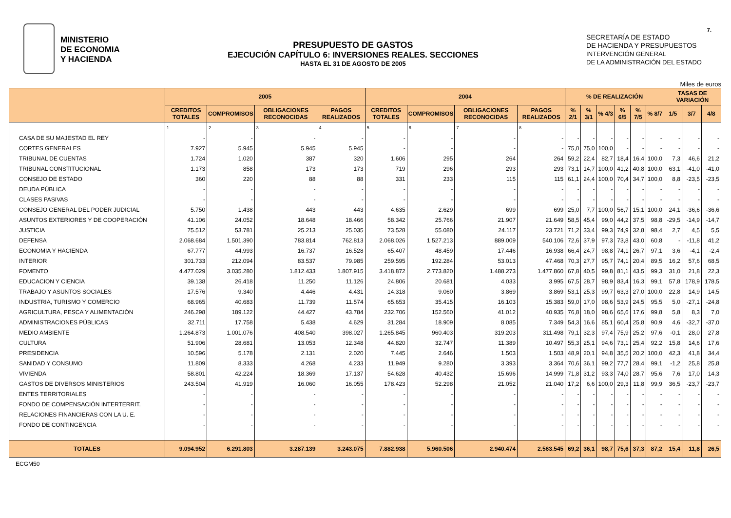MINISTERIO
DE ECONOMIA
Y HACIENDA
PRESUPUESTO DE GASTOS
EJECUCIÓN CAPÍTULO 6: INVERSIONES REALES. SECCIONES
HASTA EL 31 DE AGOSTO DE 2005
SECRETARÍA DE ESTADO
DE HACIENDA Y PRESUPUESTOS
INTERVENCIÓN GENERAL
DE LA ADMINISTRACIÓN DEL ESTADO
7.
Miles de euros
| | 2005 | | | | 2004 | | | | % DE REALIZACIÓN | | | | | | TASAS DE VARIACIÓN | | |
| --- | --- | --- | --- | --- | --- | --- | --- | --- | --- | --- | --- | --- | --- | --- | --- | --- | --- |
| | CREDITOS TOTALES | COMPROMISOS | OBLIGACIONES RECONOCIDAS | PAGOS REALIZADOS | CREDITOS TOTALES | COMPROMISOS | OBLIGACIONES RECONOCIDAS | PAGOS REALIZADOS | % 2/1 | % 3/1 | % 4/3 | % 6/5 | % 7/5 | % 8/7 | 1/5 | 3/7 | 4/8 |
| | 1 | 2 | 3 | 4 | 5 | 6 | 7 | 8 | | | | | | | | | |
| CASA DE SU MAJESTAD EL REY | - | - | - | - | - | - | - | - | - | - | - | - | - | - | - | - | - |
| CORTES GENERALES | 7.927 | 5.945 | 5.945 | 5.945 | - | - | - | - | 75,0 | 75,0 | 100,0 | - | - | - | - | - | - |
| TRIBUNAL DE CUENTAS | 1.724 | 1.020 | 387 | 320 | 1.606 | 295 | 264 | 264 | 59,2 | 22,4 | 82,7 | 18,4 | 16,4 | 100,0 | 7,3 | 46,6 | 21,2 |
| TRIBUNAL CONSTITUCIONAL | 1.173 | 858 | 173 | 173 | 719 | 296 | 293 | 293 | 73,1 | 14,7 | 100,0 | 41,2 | 40,8 | 100,0 | 63,1 | -41,0 | -41,0 |
| CONSEJO DE ESTADO | 360 | 220 | 88 | 88 | 331 | 233 | 115 | 115 | 61,1 | 24,4 | 100,0 | 70,4 | 34,7 | 100,0 | 8,8 | -23,5 | -23,5 |
| DEUDA PÚBLICA | - | - | - | - | - | - | - | - | - | - | - | - | - | - | - | - | - |
| CLASES PASIVAS | - | - | - | - | - | - | - | - | - | - | - | - | - | - | - | - | - |
| CONSEJO GENERAL DEL PODER JUDICIAL | 5.750 | 1.438 | 443 | 443 | 4.635 | 2.629 | 699 | 699 | 25,0 | 7,7 | 100,0 | 56,7 | 15,1 | 100,0 | 24,1 | -36,6 | -36,6 |
| ASUNTOS EXTERIORES Y DE COOPERACIÓN | 41.106 | 24.052 | 18.648 | 18.466 | 58.342 | 25.766 | 21.907 | 21.649 | 58,5 | 45,4 | 99,0 | 44,2 | 37,5 | 98,8 | -29,5 | -14,9 | -14,7 |
| JUSTICIA | 75.512 | 53.781 | 25.213 | 25.035 | 73.528 | 55.080 | 24.117 | 23.721 | 71,2 | 33,4 | 99,3 | 74,9 | 32,8 | 98,4 | 2,7 | 4,5 | 5,5 |
| DEFENSA | 2.068.684 | 1.501.390 | 783.814 | 762.813 | 2.068.026 | 1.527.213 | 889.009 | 540.106 | 72,6 | 37,9 | 97,3 | 73,8 | 43,0 | 60,8 | - | -11,8 | 41,2 |
| ECONOMIA Y HACIENDA | 67.777 | 44.993 | 16.737 | 16.528 | 65.407 | 48.459 | 17.446 | 16.938 | 66,4 | 24,7 | 98,8 | 74,1 | 26,7 | 97,1 | 3,6 | -4,1 | -2,4 |
| INTERIOR | 301.733 | 212.094 | 83.537 | 79.985 | 259.595 | 192.284 | 53.013 | 47.468 | 70,3 | 27,7 | 95,7 | 74,1 | 20,4 | 89,5 | 16,2 | 57,6 | 68,5 |
| FOMENTO | 4.477.029 | 3.035.280 | 1.812.433 | 1.807.915 | 3.418.872 | 2.773.820 | 1.488.273 | 1.477.860 | 67,8 | 40,5 | 99,8 | 81,1 | 43,5 | 99,3 | 31,0 | 21,8 | 22,3 |
| EDUCACION Y CIENCIA | 39.138 | 26.418 | 11.250 | 11.126 | 24.806 | 20.681 | 4.033 | 3.995 | 67,5 | 28,7 | 98,9 | 83,4 | 16,3 | 99,1 | 57,8 | 178,9 | 178,5 |
| TRABAJO Y ASUNTOS SOCIALES | 17.576 | 9.340 | 4.446 | 4.431 | 14.318 | 9.060 | 3.869 | 3.869 | 53,1 | 25,3 | 99,7 | 63,3 | 27,0 | 100,0 | 22,8 | 14,9 | 14,5 |
| INDUSTRIA, TURISMO Y COMERCIO | 68.965 | 40.683 | 11.739 | 11.574 | 65.653 | 35.415 | 16.103 | 15.383 | 59,0 | 17,0 | 98,6 | 53,9 | 24,5 | 95,5 | 5,0 | -27,1 | -24,8 |
| AGRICULTURA, PESCA Y ALIMENTACIÓN | 246.298 | 189.122 | 44.427 | 43.784 | 232.706 | 152.560 | 41.012 | 40.935 | 76,8 | 18,0 | 98,6 | 65,6 | 17,6 | 99,8 | 5,8 | 8,3 | 7,0 |
| ADMINISTRACIONES PÚBLICAS | 32.711 | 17.758 | 5.438 | 4.629 | 31.284 | 18.909 | 8.085 | 7.349 | 54,3 | 16,6 | 85,1 | 60,4 | 25,8 | 90,9 | 4,6 | -32,7 | -37,0 |
| MEDIO AMBIENTE | 1.264.873 | 1.001.076 | 408.540 | 398.027 | 1.265.845 | 960.403 | 319.203 | 311.498 | 79,1 | 32,3 | 97,4 | 75,9 | 25,2 | 97,6 | -0,1 | 28,0 | 27,8 |
| CULTURA | 51.906 | 28.681 | 13.053 | 12.348 | 44.820 | 32.747 | 11.389 | 10.497 | 55,3 | 25,1 | 94,6 | 73,1 | 25,4 | 92,2 | 15,8 | 14,6 | 17,6 |
| PRESIDENCIA | 10.596 | 5.178 | 2.131 | 2.020 | 7.445 | 2.646 | 1.503 | 1.503 | 48,9 | 20,1 | 94,8 | 35,5 | 20,2 | 100,0 | 42,3 | 41,8 | 34,4 |
| SANIDAD Y CONSUMO | 11.809 | 8.333 | 4.268 | 4.233 | 11.949 | 9.280 | 3.393 | 3.364 | 70,6 | 36,1 | 99,2 | 77,7 | 28,4 | 99,1 | -1,2 | 25,8 | 25,8 |
| VIVIENDA | 58.801 | 42.224 | 18.369 | 17.137 | 54.628 | 40.432 | 15.696 | 14.999 | 71,8 | 31,2 | 93,3 | 74,0 | 28,7 | 95,6 | 7,6 | 17,0 | 14,3 |
| GASTOS DE DIVERSOS MINISTERIOS | 243.504 | 41.919 | 16.060 | 16.055 | 178.423 | 52.298 | 21.052 | 21.040 | 17,2 | 6,6 | 100,0 | 29,3 | 11,8 | 99,9 | 36,5 | -23,7 | -23,7 |
| ENTES TERRITORIALES | - | - | - | - | - | - | - | - | - | - | - | - | - | - | - | - | - |
| FONDO DE COMPENSACIÓN INTERTERRIT. | - | - | - | - | - | - | - | - | - | - | - | - | - | - | - | - | - |
| RELACIONES FINANCIERAS CON LA U. E. | - | - | - | - | - | - | - | - | - | - | - | - | - | - | - | - | - |
| FONDO DE CONTINGENCIA | - | - | - | - | - | - | - | - | - | - | - | - | - | - | - | - | - |
| TOTALES | 9.094.952 | 6.291.803 | 3.287.139 | 3.243.075 | 7.882.938 | 5.960.506 | 2.940.474 | 2.563.545 | 69,2 | 36,1 | 98,7 | 75,6 | 37,3 | 87,2 | 15,4 | 11,8 | 26,5 |
ECGM50